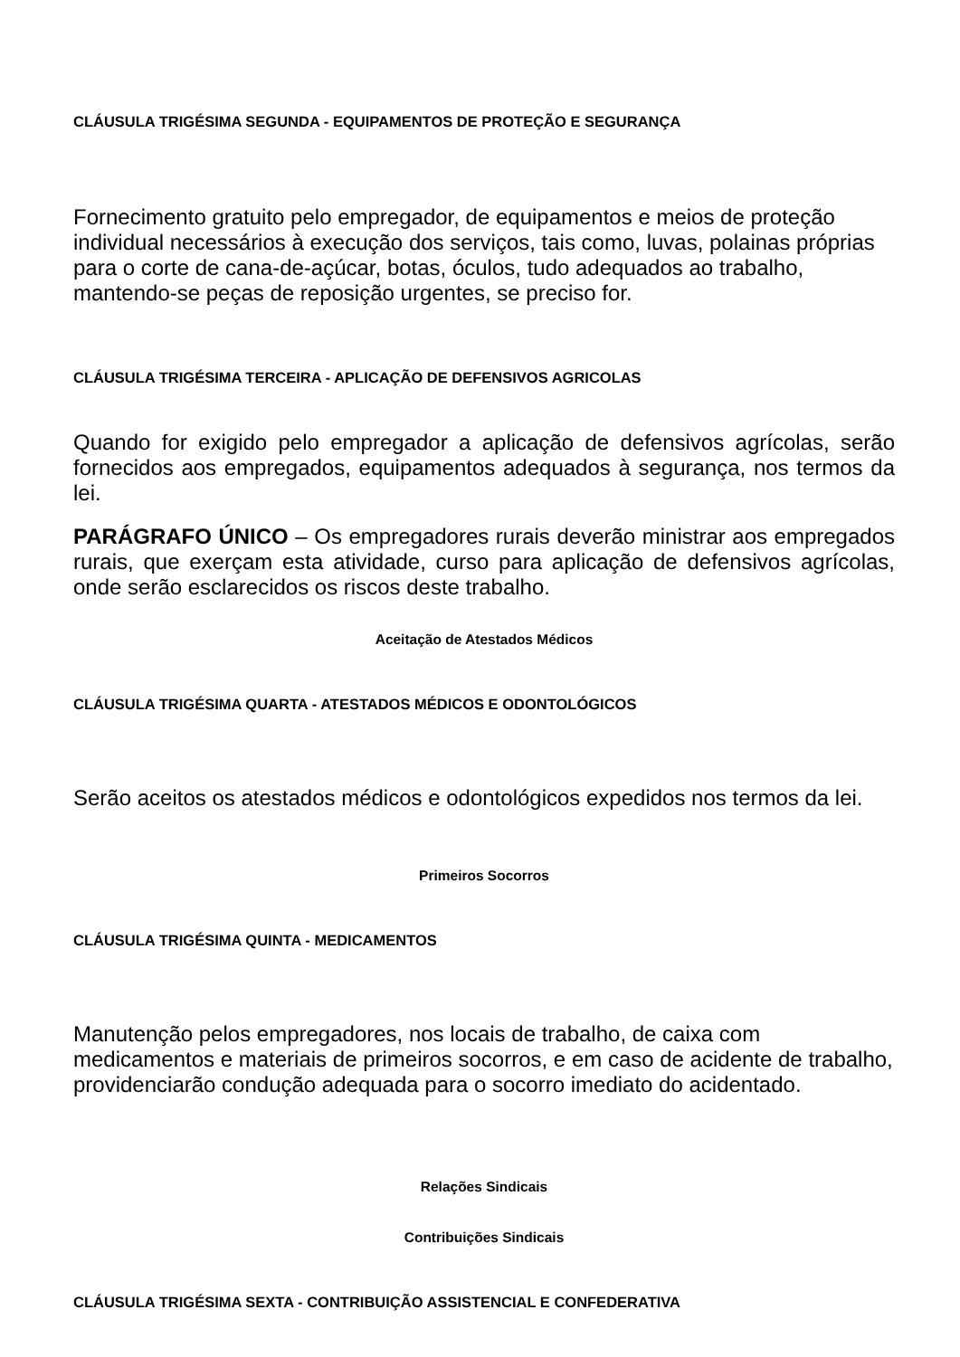CLÁUSULA TRIGÉSIMA SEGUNDA - EQUIPAMENTOS DE PROTEÇÃO E SEGURANÇA
Fornecimento gratuito pelo empregador, de equipamentos e meios de proteção individual necessários à execução dos serviços, tais como, luvas, polainas próprias para o corte de cana-de-açúcar, botas, óculos, tudo adequados ao trabalho, mantendo-se peças de reposição urgentes, se preciso for.
CLÁUSULA TRIGÉSIMA TERCEIRA - APLICAÇÃO DE DEFENSIVOS AGRICOLAS
Quando for exigido pelo empregador a aplicação de defensivos agrícolas, serão fornecidos aos empregados, equipamentos adequados à segurança, nos termos da lei.
PARÁGRAFO ÚNICO – Os empregadores rurais deverão ministrar aos empregados rurais, que exerçam esta atividade, curso para aplicação de defensivos agrícolas, onde serão esclarecidos os riscos deste trabalho.
Aceitação de Atestados Médicos
CLÁUSULA TRIGÉSIMA QUARTA - ATESTADOS MÉDICOS E ODONTOLÓGICOS
Serão aceitos os atestados médicos e odontológicos expedidos nos termos da lei.
Primeiros Socorros
CLÁUSULA TRIGÉSIMA QUINTA - MEDICAMENTOS
Manutenção pelos empregadores, nos locais de trabalho, de caixa com medicamentos e materiais de primeiros socorros, e em caso de acidente de trabalho, providenciarão condução adequada para o socorro imediato do acidentado.
Relações Sindicais
Contribuições Sindicais
CLÁUSULA TRIGÉSIMA SEXTA - CONTRIBUIÇÃO ASSISTENCIAL E CONFEDERATIVA